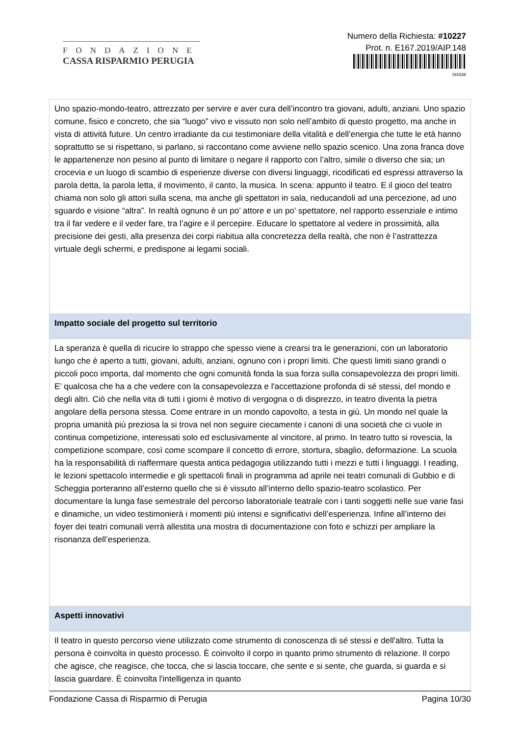FONDAZIONE
CASSA RISPARMIO PERUGIA
Numero della Richiesta: #10227
Prot. n. E167.2019/AIP.148
SI4338
| Uno spazio-mondo-teatro, attrezzato per servire e aver cura dell’incontro tra giovani, adulti, anziani. Uno spazio comune, fisico e concreto, che sia “luogo” vivo e vissuto non solo nell’ambito di questo progetto, ma anche in vista di attività future. Un centro irradiante da cui testimoniare della vitalità e dell’energia che tutte le età hanno soprattutto se si rispettano, si parlano, si raccontano come avviene nello spazio scenico. Una zona franca dove le appartenenze non pesino al punto di limitare o negare il rapporto con l’altro, simile o diverso che sia; un crocevia e un luogo di scambio di esperienze diverse con diversi linguaggi, ricodificati ed espressi attraverso la parola detta, la parola letta, il movimento, il canto, la musica. In scena: appunto il teatro. E il gioco del teatro chiama non solo gli attori sulla scena, ma anche gli spettatori in sala, rieducandoli ad una percezione, ad uno sguardo e visione “altra”. In realtà ognuno è un po’ attore e un po’ spettatore, nel rapporto essenziale e intimo tra il far vedere e il veder fare, tra l’agire e il percepire. Educare lo spettatore al vedere in prossimità, alla precisione dei gesti, alla presenza dei corpi riabitua alla concretezza della realtà, che non è l’astrattezza virtuale degli schermi, e predispone ai legami sociali. |
| Impatto sociale del progetto sul territorio |
| La speranza è quella di ricucire lo strappo che spesso viene a crearsi tra le generazioni, con un laboratorio lungo che è aperto a tutti, giovani, adulti, anziani, ognuno con i propri limiti. Che questi limiti siano grandi o piccoli poco importa, dal momento che ogni comunità fonda la sua forza sulla consapevolezza dei propri limiti. E’ qualcosa che ha a che vedere con la consapevolezza e l'accettazione profonda di sé stessi, del mondo e degli altri. Ciò che nella vita di tutti i giorni è motivo di vergogna o di disprezzo, in teatro diventa la pietra angolare della persona stessa. Come entrare in un mondo capovolto, a testa in giù. Un mondo nel quale la propria umanità più preziosa la si trova nel non seguire ciecamente i canoni di una società che ci vuole in continua competizione, interessati solo ed esclusivamente al vincitore, al primo. In teatro tutto si rovescia, la competizione scompare, così come scompare il concetto di errore, stortura, sbaglio, deformazione. La scuola ha la responsabilità di riaffermare questa antica pedagogia utilizzando tutti i mezzi e tutti i linguaggi. I reading, le lezioni spettacolo intermedie e gli spettacoli finali in programma ad aprile nei teatri comunali di Gubbio e di Scheggia porteranno all’esterno quello che si è vissuto all’interno dello spazio-teatro scolastico. Per documentare la lunga fase semestrale del percorso laboratoriale teatrale con i tanti soggetti nelle sue varie fasi e dinamiche, un video testimonierà i momenti più intensi e significativi dell’esperienza. Infine all’interno dei foyer dei teatri comunali verrà allestita una mostra di documentazione con foto e schizzi per ampliare la risonanza dell’esperienza. |
| Aspetti innovativi |
| Il teatro in questo percorso viene utilizzato come strumento di conoscenza di sé stessi e dell'altro. Tutta la persona è coinvolta in questo processo. È coinvolto il corpo in quanto primo strumento di relazione. Il corpo che agisce, che reagisce, che tocca, che si lascia toccare, che sente e si sente, che guarda, si guarda e si lascia guardare. È coinvolta l'intelligenza in quanto |
Fondazione Cassa di Risparmio di Perugia Pagina 10/30